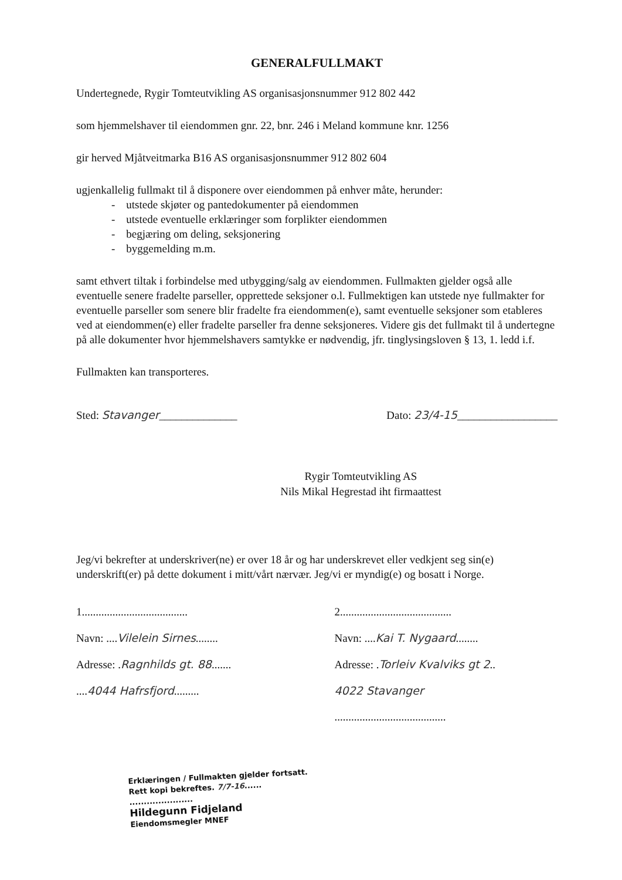GENERALFULLMAKT
Undertegnede, Rygir Tomteutvikling AS organisasjonsnummer 912 802 442
som hjemmelshaver til eiendommen gnr. 22, bnr. 246 i Meland kommune knr. 1256
gir herved Mjåtveitmarka B16 AS organisasjonsnummer 912 802 604
ugjenkallelig fullmakt til å disponere over eiendommen på enhver måte, herunder:
- utstede skjøter og pantedokumenter på eiendommen
- utstede eventuelle erklæringer som forplikter eiendommen
- begjæring om deling, seksjonering
- byggemelding m.m.
samt ethvert tiltak i forbindelse med utbygging/salg av eiendommen. Fullmakten gjelder også alle eventuelle senere fradelte parseller, opprettede seksjoner o.l. Fullmektigen kan utstede nye fullmakter for eventuelle parseller som senere blir fradelte fra eiendommen(e), samt eventuelle seksjoner som etableres ved at eiendommen(e) eller fradelte parseller fra denne seksjoneres. Videre gis det fullmakt til å undertegne på alle dokumenter hvor hjemmelshavers samtykke er nødvendig, jfr. tinglysingsloven § 13, 1. ledd i.f.
Fullmakten kan transporteres.
Sted: Stavanger______________ Dato: 23/4-15__________________
Rygir Tomteutvikling AS
Nils Mikal Hegrestad iht firmaattest
Jeg/vi bekrefter at underskriver(ne) er over 18 år og har underskrevet eller vedkjent seg sin(e) underskrift(er) på dette dokument i mitt/vårt nærvær. Jeg/vi er myndig(e) og bosatt i Norge.
1......................................
Navn: ....Vilelein Sirnes........
Adresse: .Ragnhilds gt. 88.......
....4044 Hafrsfjord.........
2........................................
Navn: ....Kai T. Nygaard........
Adresse: .Torleiv Kvalviks gt 2..
4022 Stavanger
........................................
Erklæringen / Fullmakten gjelder fortsatt.
Rett kopi bekreftes. 7/7-16......
......................
Hildegunn Fidjeland
Eiendomsmegler MNEF